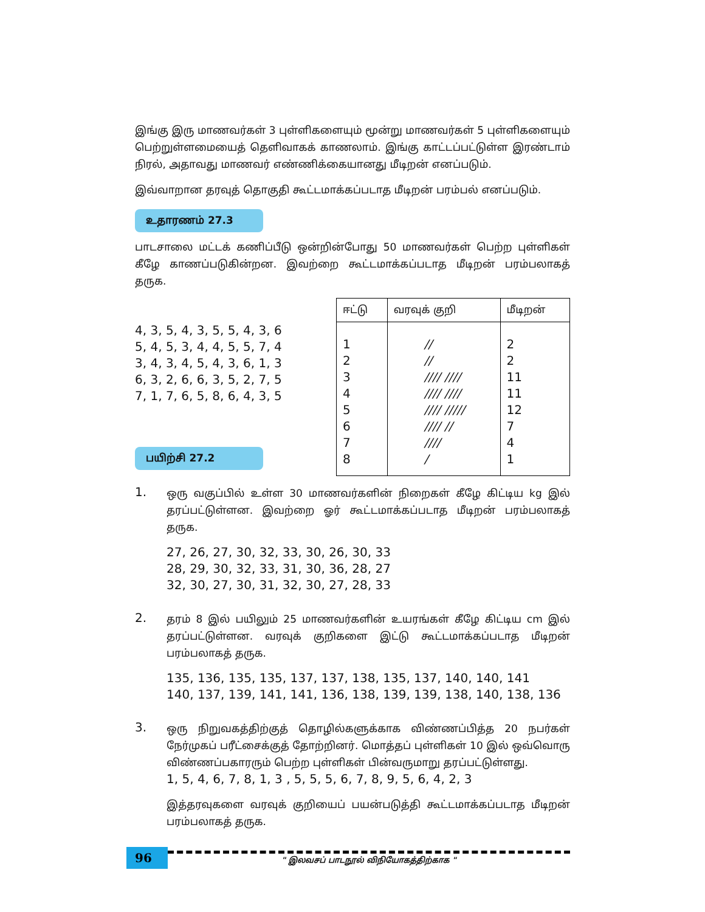இங்கு இரு மாணவர்கள் 3 புள்ளிகளையும் மூன்று மாணவர்கள் 5 புள்ளிகளையும் பெற்றுள்ளமையைத் தெளிவாகக் காணலாம். இங்கு காட்டப்பட்டுள்ள இரண்டாம் நிரல், அதாவது மாணவர் எண்ணிக்கையானது மீடிறன் எனப்படும்.
இவ்வாறான தரவுத் தொகுதி கூட்டமாக்கப்படாத மீடிறன் பரம்பல் எனப்படும்.
உதாரணம் 27.3
பாடசாலை மட்டக் கணிப்பீடு ஒன்றின்போது 50 மாணவர்கள் பெற்ற புள்ளிகள் கீழே காணப்படுகின்றன. இவற்றை கூட்டமாக்கப்படாத மீடிறன் பரம்பலாகத் தருக.
4, 3, 5, 4, 3, 5, 5, 4, 3, 6
5, 4, 5, 3, 4, 4, 5, 5, 7, 4
3, 4, 3, 4, 5, 4, 3, 6, 1, 3
6, 3, 2, 6, 6, 3, 5, 2, 7, 5
7, 1, 7, 6, 5, 8, 6, 4, 3, 5
பயிற்சி 27.2
| ஈட்டு | வரவுக் குறி | மீடிறன் |
| --- | --- | --- |
| 1 2 3 4 5 6 7 8 | // // ∕∕∕∕ //// ∕∕∕∕ //// ∕∕∕∕ ///// ∕∕∕∕ // //// / | 2 2 11 11 12 7 4 1 |
1.
ஒரு வகுப்பில் உள்ள 30 மாணவர்களின் நிறைகள் கீழே கிட்டிய kg இல் தரப்பட்டுள்ளன. இவற்றை ஓர் கூட்டமாக்கப்படாத மீடிறன் பரம்பலாகத் தருக.
27, 26, 27, 30, 32, 33, 30, 26, 30, 33
28, 29, 30, 32, 33, 31, 30, 36, 28, 27
32, 30, 27, 30, 31, 32, 30, 27, 28, 33
2.
தரம் 8 இல் பயிலும் 25 மாணவர்களின் உயரங்கள் கீழே கிட்டிய cm இல் தரப்பட்டுள்ளன. வரவுக் குறிகளை இட்டு கூட்டமாக்கப்படாத மீடிறன் பரம்பலாகத் தருக.
135, 136, 135, 135, 137, 137, 138, 135, 137, 140, 140, 141
140, 137, 139, 141, 141, 136, 138, 139, 139, 138, 140, 138, 136
3.
ஒரு நிறுவகத்திற்குத் தொழில்களுக்காக விண்ணப்பித்த 20 நபர்கள் நேர்முகப் பரீட்சைக்குத் தோற்றினர். மொத்தப் புள்ளிகள் 10 இல் ஒவ்வொரு விண்ணப்பகாரரும் பெற்ற புள்ளிகள் பின்வருமாறு தரப்பட்டுள்ளது.
1, 5, 4, 6, 7, 8, 1, 3 , 5, 5, 5, 6, 7, 8, 9, 5, 6, 4, 2, 3
இத்தரவுகளை வரவுக் குறியைப் பயன்படுத்தி கூட்டமாக்கப்படாத மீடிறன் பரம்பலாகத் தருக.
96
" இலவசப் பாடநூல் விநியோகத்திற்காக "